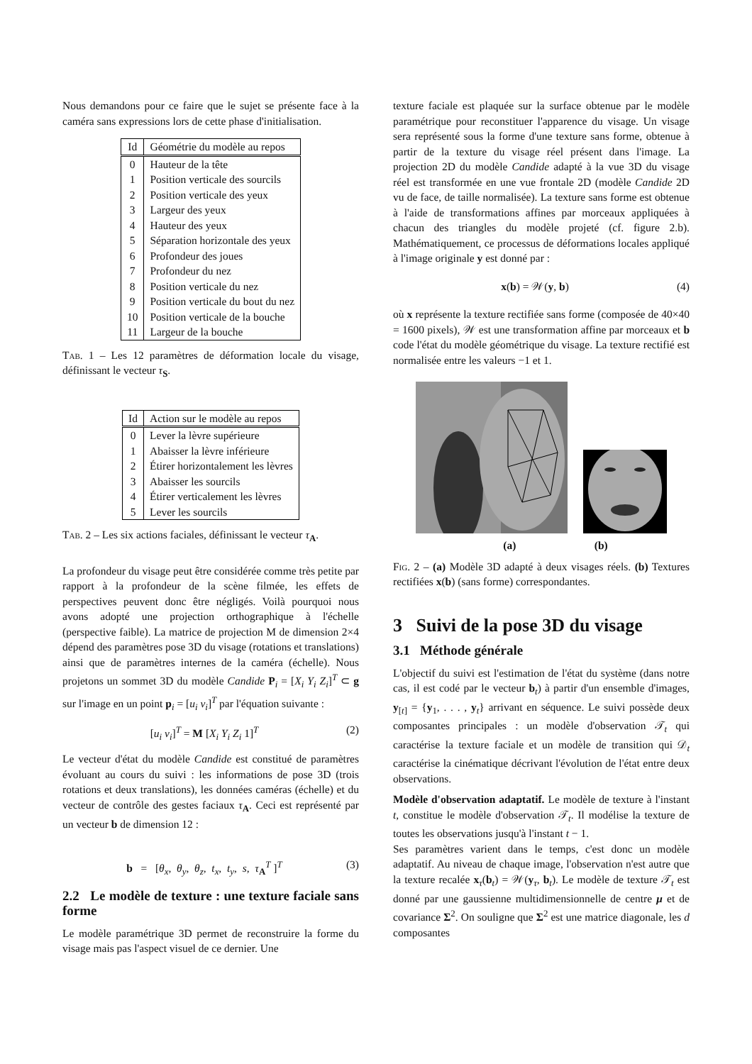Nous demandons pour ce faire que le sujet se présente face à la caméra sans expressions lors de cette phase d'initialisation.
| Id | Géométrie du modèle au repos |
| --- | --- |
| 0 | Hauteur de la tête |
| 1 | Position verticale des sourcils |
| 2 | Position verticale des yeux |
| 3 | Largeur des yeux |
| 4 | Hauteur des yeux |
| 5 | Séparation horizontale des yeux |
| 6 | Profondeur des joues |
| 7 | Profondeur du nez |
| 8 | Position verticale du nez |
| 9 | Position verticale du bout du nez |
| 10 | Position verticale de la bouche |
| 11 | Largeur de la bouche |
Tab. 1 – Les 12 paramètres de déformation locale du visage, définissant le vecteur τ<sub>S</sub>.
| Id | Action sur le modèle au repos |
| --- | --- |
| 0 | Lever la lèvre supérieure |
| 1 | Abaisser la lèvre inférieure |
| 2 | Étirer horizontalement les lèvres |
| 3 | Abaisser les sourcils |
| 4 | Étirer verticalement les lèvres |
| 5 | Lever les sourcils |
Tab. 2 – Les six actions faciales, définissant le vecteur τ<sub>A</sub>.
La profondeur du visage peut être considérée comme très petite par rapport à la profondeur de la scène filmée, les effets de perspectives peuvent donc être négligés. Voilà pourquoi nous avons adopté une projection orthographique à l'échelle (perspective faible). La matrice de projection M de dimension 2×4 dépend des paramètres pose 3D du visage (rotations et translations) ainsi que de paramètres internes de la caméra (échelle). Nous projetons un sommet 3D du modèle Candide P<sub>i</sub> = [X<sub>i</sub> Y<sub>i</sub> Z<sub>i</sub>]<sup>T</sup> ⊂ g sur l'image en un point p<sub>i</sub> = [u<sub>i</sub> v<sub>i</sub>]<sup>T</sup> par l'équation suivante :
[u<sub>i</sub> v<sub>i</sub>]<sup>T</sup> = M [X<sub>i</sub> Y<sub>i</sub> Z<sub>i</sub> 1]<sup>T</sup> (2)
Le vecteur d'état du modèle Candide est constitué de paramètres évoluant au cours du suivi : les informations de pose 3D (trois rotations et deux translations), les données caméras (échelle) et du vecteur de contrôle des gestes faciaux τ<sub>A</sub>. Ceci est représenté par un vecteur b de dimension 12 :
b = [θ<sub>x</sub>, θ<sub>y</sub>, θ<sub>z</sub>, t<sub>x</sub>, t<sub>y</sub>, s, τ<sub>A</sub><sup>T</sup> ]<sup>T</sup> (3)
2.2 Le modèle de texture : une texture faciale sans forme
Le modèle paramétrique 3D permet de reconstruire la forme du visage mais pas l'aspect visuel de ce dernier. Une
texture faciale est plaquée sur la surface obtenue par le modèle paramétrique pour reconstituer l'apparence du visage. Un visage sera représenté sous la forme d'une texture sans forme, obtenue à partir de la texture du visage réel présent dans l'image. La projection 2D du modèle Candide adapté à la vue 3D du visage réel est transformée en une vue frontale 2D (modèle Candide 2D vu de face, de taille normalisée). La texture sans forme est obtenue à l'aide de transformations affines par morceaux appliquées à chacun des triangles du modèle projeté (cf. figure 2.b). Mathématiquement, ce processus de déformations locales appliqué à l'image originale y est donné par :
x(b) = 𝒲(y, b) (4)
où x représente la texture rectifiée sans forme (composée de 40×40 = 1600 pixels), 𝒲 est une transformation affine par morceaux et b code l'état du modèle géométrique du visage. La texture rectifié est normalisée entre les valeurs −1 et 1.
(a) (b)
Fig. 2 – (a) Modèle 3D adapté à deux visages réels. (b) Textures rectifiées x(b) (sans forme) correspondantes.
3 Suivi de la pose 3D du visage
3.1 Méthode générale
L'objectif du suivi est l'estimation de l'état du système (dans notre cas, il est codé par le vecteur b<sub>t</sub>) à partir d'un ensemble d'images, y<sub>[t]</sub> = {y<sub>1</sub>, . . . , y<sub>t</sub>} arrivant en séquence. Le suivi possède deux composantes principales : un modèle d'observation 𝒯<sub>t</sub> qui caractérise la texture faciale et un modèle de transition qui 𝒟<sub>t</sub> caractérise la cinématique décrivant l'évolution de l'état entre deux observations.
Modèle d'observation adaptatif. Le modèle de texture à l'instant t, constitue le modèle d'observation 𝒯<sub>t</sub>. Il modélise la texture de toutes les observations jusqu'à l'instant t − 1.
Ses paramètres varient dans le temps, c'est donc un modèle adaptatif. Au niveau de chaque image, l'observation n'est autre que la texture recalée x<sub>τ</sub>(b<sub>t</sub>) = 𝒲(y<sub>τ</sub>, b<sub>t</sub>). Le modèle de texture 𝒯<sub>t</sub> est donné par une gaussienne multidimensionnelle de centre μ et de covariance Σ<sup>2</sup>. On souligne que Σ<sup>2</sup> est une matrice diagonale, les d composantes